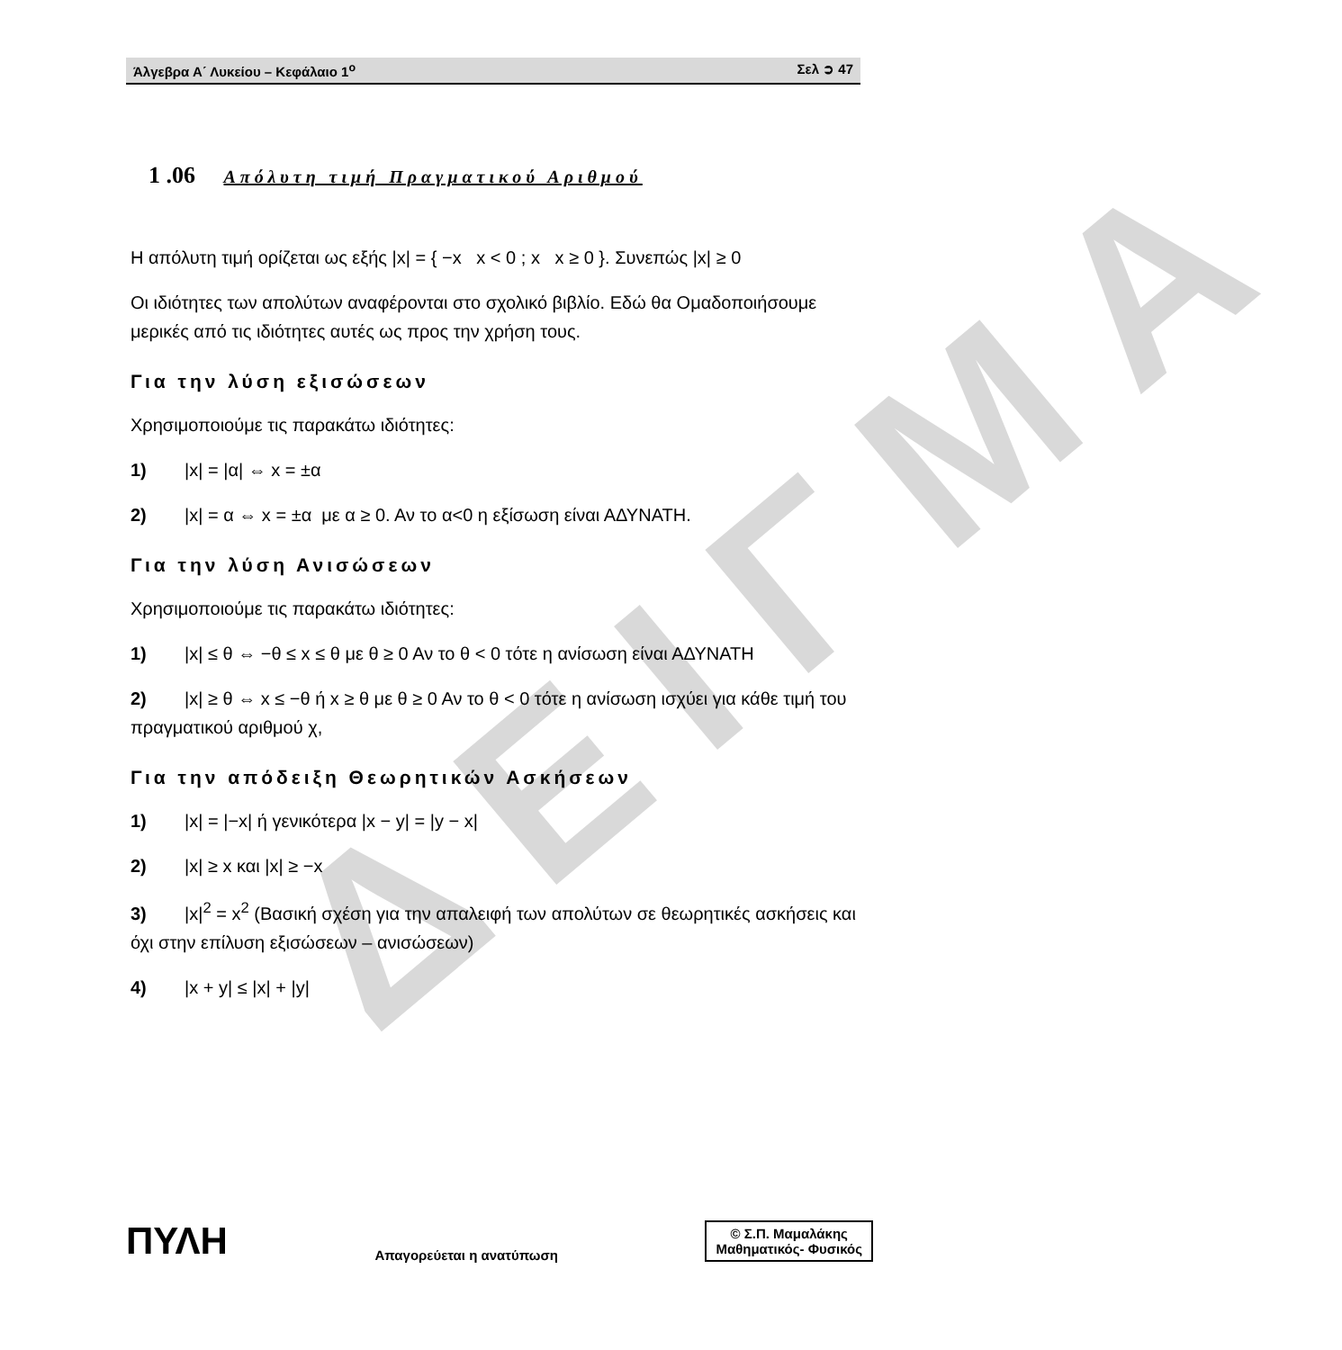Άλγεβρα Α΄ Λυκείου – Κεφάλαιο 1<sup>ο</sup> Σελ ➲ 47
ΔΕΙΓΜΑ
1 .06 Απόλυτη τιμή Πραγματικού Αριθμού
Η απόλυτη τιμή ορίζεται ως εξής |x| = { −x x < 0 ; x x ≥ 0 }. Συνεπώς |x| ≥ 0
Οι ιδιότητες των απολύτων αναφέρονται στο σχολικό βιβλίο. Εδώ θα Ομαδοποιήσουμε μερικές από τις ιδιότητες αυτές ως προς την χρήση τους.
Για την λύση εξισώσεων
Χρησιμοποιούμε τις παρακάτω ιδιότητες:
1) |x| = |α| ⇔ x = ±α
2) |x| = α ⇔ x = ±α με α ≥ 0. Αν το α<0 η εξίσωση είναι ΑΔΥΝΑΤΗ.
Για την λύση Ανισώσεων
Χρησιμοποιούμε τις παρακάτω ιδιότητες:
1) |x| ≤ θ ⇔ −θ ≤ x ≤ θ με θ ≥ 0 Αν το θ < 0 τότε η ανίσωση είναι ΑΔΥΝΑΤΗ
2) |x| ≥ θ ⇔ x ≤ −θ ή x ≥ θ με θ ≥ 0 Αν το θ < 0 τότε η ανίσωση ισχύει για κάθε τιμή του πραγματικού αριθμού χ,
Για την απόδειξη Θεωρητικών Ασκήσεων
1) |x| = |−x| ή γενικότερα |x − y| = |y − x|
2) |x| ≥ x και |x| ≥ −x
3) |x|<sup>2</sup> = x<sup>2</sup> (Βασική σχέση για την απαλειφή των απολύτων σε θεωρητικές ασκήσεις και όχι στην επίλυση εξισώσεων – ανισώσεων)
4) |x + y| ≤ |x| + |y|
ΠΥΛΗ
Απαγορεύεται η ανατύπωση
© Σ.Π. Μαμαλάκης
Μαθηματικός- Φυσικός